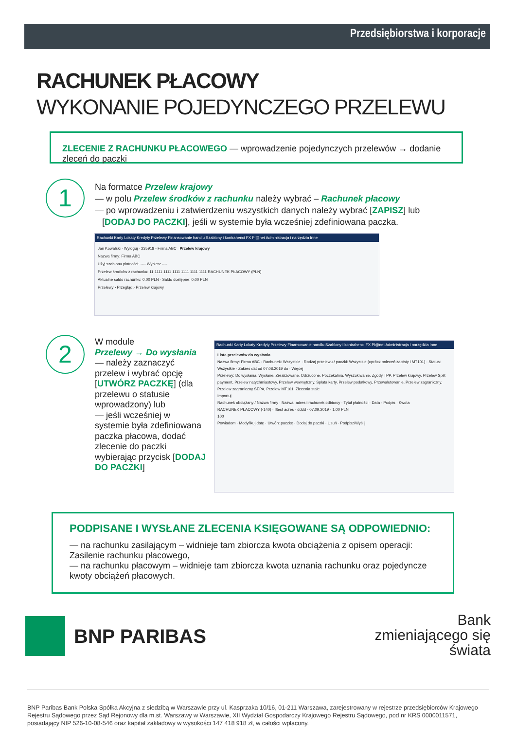Przedsiębiorstwa i korporacje
RACHUNEK PŁACOWY
WYKONANIE POJEDYNCZEGO PRZELEWU
ZLECENIE Z RACHUNKU PŁACOWEGO — wprowadzenie pojedynczych przelewów → dodanie zleceń do paczki
1
Na formatce Przelew krajowy
— w polu Przelew środków z rachunku należy wybrać – Rachunek płacowy
— po wprowadzeniu i zatwierdzeniu wszystkich danych należy wybrać [ZAPISZ] lub
[DODAJ DO PACZKI], jeśli w systemie była wcześniej zdefiniowana paczka.
Rachunki Karty Lokaty Kredyty Przelewy Finansowanie handlu Szablony i kontrahenci FX Pl@net Administracja i narzędzia Inne
Jan Kowalski · Wyloguj · 235918 - Firma ABC Przelew krajowy
Nazwa firmy: Firma ABC
Użyj szablonu płatności: ---- Wybierz ----
Przelew środków z rachunku: 11 1111 1111 1111 1111 1111 1111 RACHUNEK PŁACOWY (PLN)
Aktualne saldo rachunku: 0,00 PLN · Saldo dostępne: 0,00 PLN
Przelewy › Przegląd › Przelew krajowy
2
W module
Przelewy → Do wysłania
— należy zaznaczyć przelew i wybrać opcję [UTWÓRZ PACZKĘ] (dla przelewu o statusie wprowadzony) lub
— jeśli wcześniej w systemie była zdefiniowana paczka płacowa, dodać zlecenie do paczki wybierając przycisk [DODAJ DO PACZKI]
Rachunki Karty Lokaty Kredyty Przelewy Finansowanie handlu Szablony i kontrahenci FX Pl@net Administracja i narzędzia Inne
Lista przelewów do wysłania
Nazwa firmy: Firma ABC · Rachunek: Wszystkie · Rodzaj przelewu / paczki: Wszystkie (oprócz poleceń zapłaty i MT101) · Status: Wszystkie · Zakres dat od 07.08.2019 do · Więcej
Przelewy: Do wysłania, Wysłane, Zrealizowane, Odrzucone, Poczekalnia, Wyszukiwanie, Zgody TPP, Przelew krajowy, Przelew Split payment, Przelew natychmiastowy, Przelew wewnętrzny, Spłata karty, Przelew podatkowy, Przewalutowanie, Przelew zagraniczny, Przelew zagraniczny SEPA, Przelew MT101, Zlecenia stałe
Importuj
Rachunek obciążany / Nazwa firmy · Nazwa, adres i rachunek odbiorcy · Tytuł płatności · Data · Podpis · Kwota
RACHUNEK PŁACOWY (-140) · !!test adres · dddd · 07.09.2019 · 1,00 PLN
100
Powiadom · Modyfikuj datę · Utwórz paczkę · Dodaj do paczki · Usuń · Podpisz/Wyślij
PODPISANE I WYSŁANE ZLECENIA KSIĘGOWANE SĄ ODPOWIEDNIO:
— na rachunku zasilającym – widnieje tam zbiorcza kwota obciążenia z opisem operacji: Zasilenie rachunku płacowego,
— na rachunku płacowym – widnieje tam zbiorcza kwota uznania rachunku oraz pojedyncze kwoty obciążeń płacowych.
BNP PARIBAS
Bank
zmieniającego się
świata
BNP Paribas Bank Polska Spółka Akcyjna z siedzibą w Warszawie przy ul. Kasprzaka 10/16, 01-211 Warszawa, zarejestrowany w rejestrze przedsiębiorców Krajowego Rejestru Sądowego przez Sąd Rejonowy dla m.st. Warszawy w Warszawie, XII Wydział Gospodarczy Krajowego Rejestru Sądowego, pod nr KRS 0000011571, posiadający NIP 526-10-08-546 oraz kapitał zakładowy w wysokości 147 418 918 zł, w całości wpłacony.